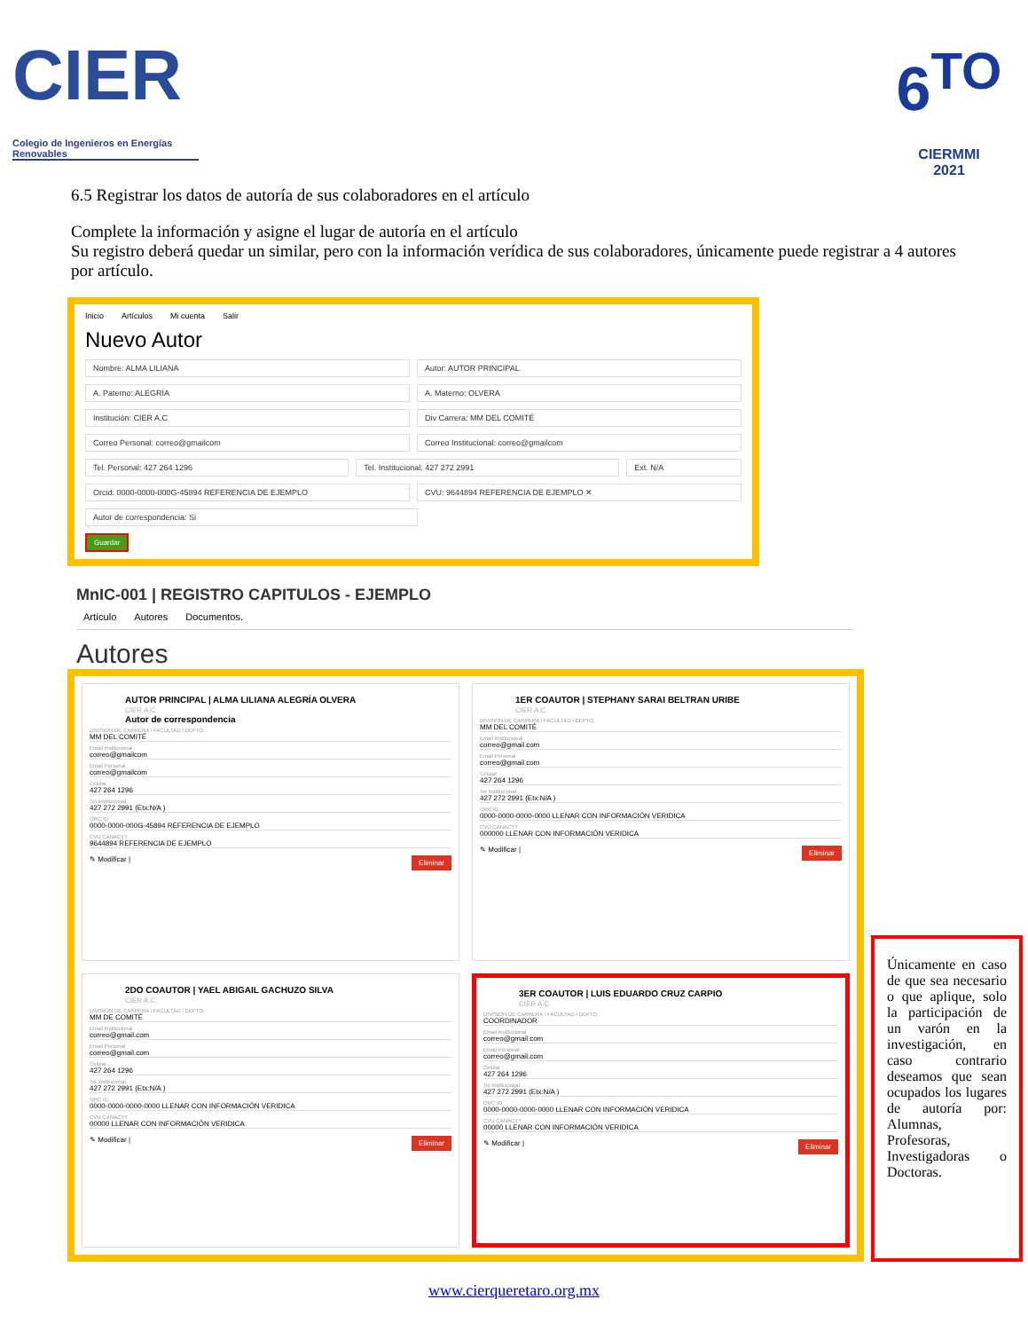CIER
Colegio de Ingenieros en Energías Renovables
6<sup>TO</sup>
CIERMMI
2021
6.5 Registrar los datos de autoría de sus colaboradores en el artículo
Complete la información y asigne el lugar de autoría en el artículo
Su registro deberá quedar un similar, pero con la información verídica de sus colaboradores, únicamente puede registrar a 4 autores por artículo.
Inicio Artículos Mi cuenta Salir
Nuevo Autor
Nombre: ALMA LILIANA Autor: AUTOR PRINCIPAL
A. Paterno: ALEGRÍA A. Materno: OLVERA
Institución: CIER A.C Div Carrera: MM DEL COMITÉ
Correo Personal: correo@gmailcom
Correo Institucional: correo@gmailcom
Tel. Personal: 427 264 1296 Tel. Institucional: 427 272 2991
Ext. N/A
Orcid: 0000-0000-000G-45894 REFERENCIA DE EJEMPLO
CVU: 9644894 REFERENCIA DE EJEMPLO ✕
Autor de correspondencia: Si
Guardar
MnIC-001 | REGISTRO CAPITULOS - EJEMPLO
Artículo Autores Documentos.
Autores
AUTOR PRINCIPAL | ALMA LILIANA ALEGRÍA OLVERA
CIER A.C
Autor de correspondencia
DIVISION DE CARRERA / FACULTAD / DEPTO.
MM DEL COMITÉ
Email Institucional
correo@gmailcom
Email Personal
correo@gmailcom
Celular
427 264 1296
Tel Institucional
427 272 2991 (Etx:N/A )
ORC ID
0000-0000-000G-45894 REFERENCIA DE EJEMPLO
CVU CANACYT
9644894 REFERENCIA DE EJEMPLO
✎ Modificar | Eliminar
1ER COAUTOR | STEPHANY SARAI BELTRAN URIBE
CIER A.C.
DIVISION DE CARRERA / FACULTAD / DEPTO.
MM DEL COMITÉ
Email Institucional
correo@gmail.com
Email Personal
correo@gmail.com
Celular
427 264 1296
Tel Institucional
427 272 2991 (Etx:N/A )
ORC ID
0000-0000-0000-0000 LLENAR CON INFORMACIÓN VERIDICA
CVU CANACYT
000000 LLENAR CON INFORMACIÓN VERIDICA
✎ Modificar | Eliminar
2DO COAUTOR | YAEL ABIGAIL GACHUZO SILVA
CIER A.C.
DIVISION DE CARRERA / FACULTAD / DEPTO.
MM DE COMITÉ
Email Institucional
correo@gmail.com
Email Personal
correo@gmail.com
Celular
427 264 1296
Tel Institucional
427 272 2991 (Etx:N/A )
ORC ID
0000-0000-0000-0000 LLENAR CON INFORMACIÓN VERIDICA
CVU CANACYT
00000 LLENAR CON INFORMACIÓN VERIDICA
✎ Modificar | Eliminar
3ER COAUTOR | LUIS EDUARDO CRUZ CARPIO
CIER A.C.
DIVISION DE CARRERA / FACULTAD / DEPTO.
COORDINADOR
Email Institucional
correo@gmail.com
Email Personal
correo@gmail.com
Celular
427 264 1296
Tel Institucional
427 272 2991 (Etx:N/A )
ORC ID
0000-0000-0000-0000 LLENAR CON INFORMACIÓN VERIDICA
CVU CANACYT
00000 LLENAR CON INFORMACIÓN VERIDICA
✎ Modificar | Eliminar
Únicamente en caso de que sea necesario o que aplique, solo la participación de un varón en la investigación, en caso contrario deseamos que sean ocupados los lugares de autoría por: Alumnas, Profesoras, Investigadoras o Doctoras.
www.cierqueretaro.org.mx